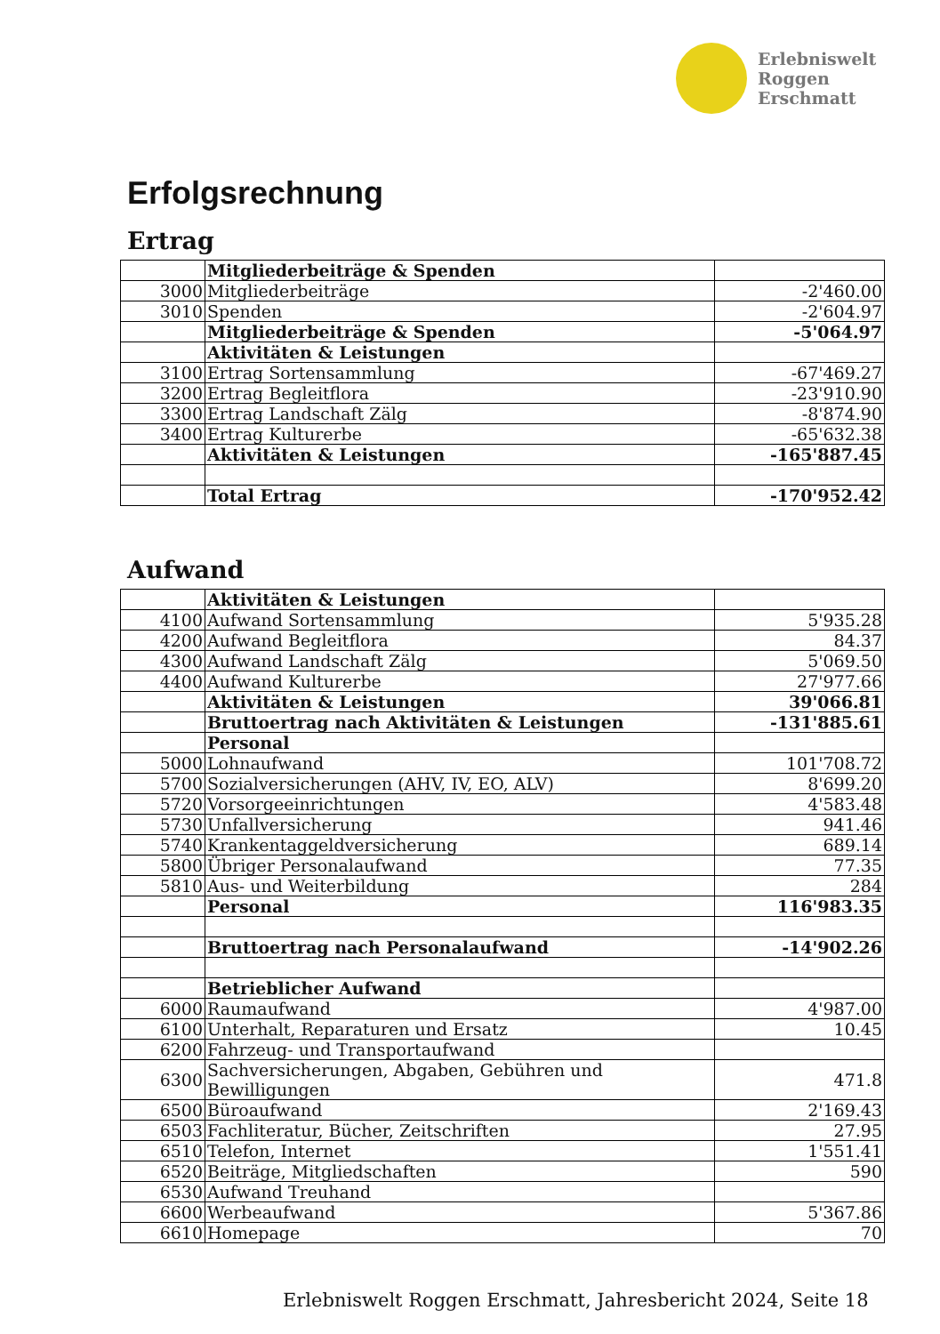Erlebniswelt
Roggen
Erschmatt
Erfolgsrechnung
Ertrag
| | Mitgliederbeiträge & Spenden | |
| 3000 | Mitgliederbeiträge | -2'460.00 |
| 3010 | Spenden | -2'604.97 |
| | Mitgliederbeiträge & Spenden | -5'064.97 |
| | Aktivitäten & Leistungen | |
| 3100 | Ertrag Sortensammlung | -67'469.27 |
| 3200 | Ertrag Begleitflora | -23'910.90 |
| 3300 | Ertrag Landschaft Zälg | -8'874.90 |
| 3400 | Ertrag Kulturerbe | -65'632.38 |
| | Aktivitäten & Leistungen | -165'887.45 |
| | Total Ertrag | -170'952.42 |
Aufwand
| | Aktivitäten & Leistungen | |
| 4100 | Aufwand Sortensammlung | 5'935.28 |
| 4200 | Aufwand Begleitflora | 84.37 |
| 4300 | Aufwand Landschaft Zälg | 5'069.50 |
| 4400 | Aufwand Kulturerbe | 27'977.66 |
| | Aktivitäten & Leistungen | 39'066.81 |
| | Bruttoertrag nach Aktivitäten & Leistungen | -131'885.61 |
| | Personal | |
| 5000 | Lohnaufwand | 101'708.72 |
| 5700 | Sozialversicherungen (AHV, IV, EO, ALV) | 8'699.20 |
| 5720 | Vorsorgeeinrichtungen | 4'583.48 |
| 5730 | Unfallversicherung | 941.46 |
| 5740 | Krankentaggeldversicherung | 689.14 |
| 5800 | Übriger Personalaufwand | 77.35 |
| 5810 | Aus- und Weiterbildung | 284 |
| | Personal | 116'983.35 |
| | Bruttoertrag nach Personalaufwand | -14'902.26 |
| | Betrieblicher Aufwand | |
| 6000 | Raumaufwand | 4'987.00 |
| 6100 | Unterhalt, Reparaturen und Ersatz | 10.45 |
| 6200 | Fahrzeug- und Transportaufwand | |
| 6300 | Sachversicherungen, Abgaben, Gebühren und Bewilligungen | 471.8 |
| 6500 | Büroaufwand | 2'169.43 |
| 6503 | Fachliteratur, Bücher, Zeitschriften | 27.95 |
| 6510 | Telefon, Internet | 1'551.41 |
| 6520 | Beiträge, Mitgliedschaften | 590 |
| 6530 | Aufwand Treuhand | |
| 6600 | Werbeaufwand | 5'367.86 |
| 6610 | Homepage | 70 |
Erlebniswelt Roggen Erschmatt, Jahresbericht 2024, Seite 18